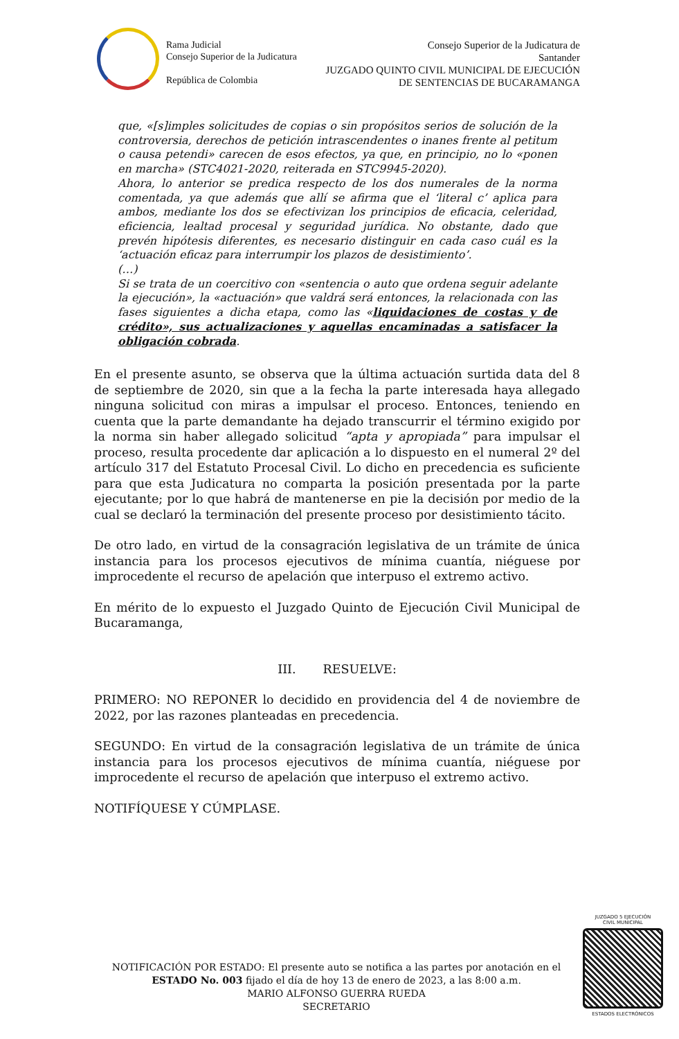Rama Judicial
Consejo Superior de la Judicatura
República de Colombia
Consejo Superior de la Judicatura de
Santander
JUZGADO QUINTO CIVIL MUNICIPAL DE EJECUCIÓN
DE SENTENCIAS DE BUCARAMANGA
que, «[s]imples solicitudes de copias o sin propósitos serios de solución de la controversia, derechos de petición intrascendentes o inanes frente al petitum o causa petendi» carecen de esos efectos, ya que, en principio, no lo «ponen en marcha» (STC4021-2020, reiterada en STC9945-2020).
Ahora, lo anterior se predica respecto de los dos numerales de la norma comentada, ya que además que allí se afirma que el ‘literal c’ aplica para ambos, mediante los dos se efectivizan los principios de eficacia, celeridad, eficiencia, lealtad procesal y seguridad jurídica. No obstante, dado que prevén hipótesis diferentes, es necesario distinguir en cada caso cuál es la ‘actuación eficaz para interrumpir los plazos de desistimiento’.
(…)
Si se trata de un coercitivo con «sentencia o auto que ordena seguir adelante la ejecución», la «actuación» que valdrá será entonces, la relacionada con las fases siguientes a dicha etapa, como las «liquidaciones de costas y de crédito», sus actualizaciones y aquellas encaminadas a satisfacer la obligación cobrada.
En el presente asunto, se observa que la última actuación surtida data del 8 de septiembre de 2020, sin que a la fecha la parte interesada haya allegado ninguna solicitud con miras a impulsar el proceso. Entonces, teniendo en cuenta que la parte demandante ha dejado transcurrir el término exigido por la norma sin haber allegado solicitud “apta y apropiada” para impulsar el proceso, resulta procedente dar aplicación a lo dispuesto en el numeral 2º del artículo 317 del Estatuto Procesal Civil. Lo dicho en precedencia es suficiente para que esta Judicatura no comparta la posición presentada por la parte ejecutante; por lo que habrá de mantenerse en pie la decisión por medio de la cual se declaró la terminación del presente proceso por desistimiento tácito.
De otro lado, en virtud de la consagración legislativa de un trámite de única instancia para los procesos ejecutivos de mínima cuantía, niéguese por improcedente el recurso de apelación que interpuso el extremo activo.
En mérito de lo expuesto el Juzgado Quinto de Ejecución Civil Municipal de Bucaramanga,
III. RESUELVE:
PRIMERO: NO REPONER lo decidido en providencia del 4 de noviembre de 2022, por las razones planteadas en precedencia.
SEGUNDO: En virtud de la consagración legislativa de un trámite de única instancia para los procesos ejecutivos de mínima cuantía, niéguese por improcedente el recurso de apelación que interpuso el extremo activo.
NOTIFÍQUESE Y CÚMPLASE.
NOTIFICACIÓN POR ESTADO: El presente auto se notifica a las partes por anotación en el ESTADO No. 003 fijado el día de hoy 13 de enero de 2023, a las 8:00 a.m.
MARIO ALFONSO GUERRA RUEDA
SECRETARIO
JUZGADO 5 EJECUCIÓN
CIVIL MUNICIPAL
ESTADOS ELECTRÓNICOS